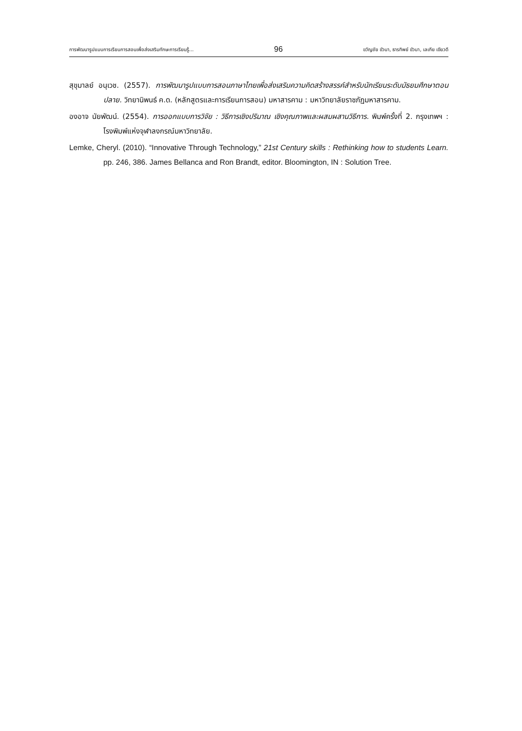การพัฒนารูปแบบการเรียนการสอนเพื่อส่งเสริมทักษะการเรียนรู้... 96 ขวัญชัย ขัวนา, ธารทิพย์ ขัวนา, เลเกีย เขียวดี
สุขุมาลย์ อนุเวช. (2557). การพัฒนารูปแบบการสอนภาษาไทยเพื่อส่งเสริมความคิดสร้างสรรค์สำหรับนักเรียนระดับมัธยมศึกษาตอนปลาย. วิทยานิพนธ์ ค.ด. (หลักสูตรและการเรียนการสอน) มหาสารคาม : มหาวิทยาลัยราชภัฏมหาสารคาม.
องอาจ นัยพัฒน์. (2554). การออกแบบการวิจัย : วิธีการเชิงปริมาณ เชิงคุณภาพและผสมผสานวิธีการ. พิมพ์ครั้งที่ 2. กรุงเทพฯ : โรงพิมพ์แห่งจุฬาลงกรณ์มหาวิทยาลัย.
Lemke, Cheryl. (2010). “Innovative Through Technology,” 21st Century skills : Rethinking how to students Learn. pp. 246, 386. James Bellanca and Ron Brandt, editor. Bloomington, IN : Solution Tree.